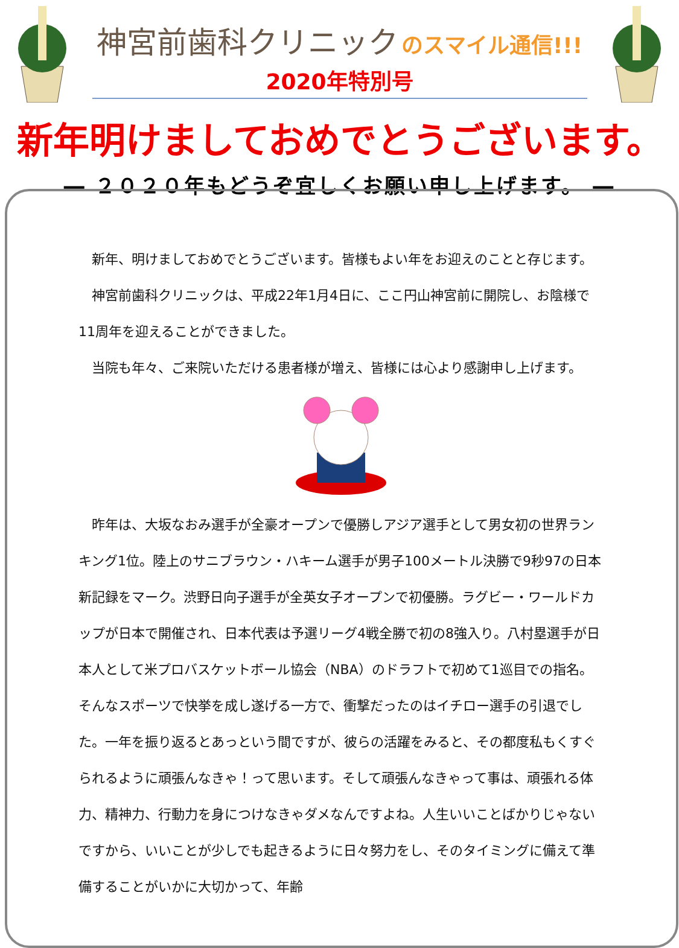神宮前歯科クリニック
のスマイル通信!!!
2020年特別号
新年明けましておめでとうございます。
― ２０２０年もどうぞ宜しくお願い申し上げます。 ―
　新年、明けましておめでとうございます。皆様もよい年をお迎えのことと存じます。
　神宮前歯科クリニックは、平成22年1月4日に、ここ円山神宮前に開院し、お陰様で11周年を迎えることができました。
　当院も年々、ご来院いただける患者様が増え、皆様には心より感謝申し上げます。
　昨年は、大坂なおみ選手が全豪オープンで優勝しアジア選手として男女初の世界ランキング1位。陸上のサニブラウン・ハキーム選手が男子100メートル決勝で9秒97の日本新記録をマーク。渋野日向子選手が全英女子オープンで初優勝。ラグビー・ワールドカップが日本で開催され、日本代表は予選リーグ4戦全勝で初の8強入り。八村塁選手が日本人として米プロバスケットボール協会（NBA）のドラフトで初めて1巡目での指名。そんなスポーツで快挙を成し遂げる一方で、衝撃だったのはイチロー選手の引退でした。一年を振り返るとあっという間ですが、彼らの活躍をみると、その都度私もくすぐられるように頑張んなきゃ！って思います。そして頑張んなきゃって事は、頑張れる体力、精神力、行動力を身につけなきゃダメなんですよね。人生いいことばかりじゃないですから、いいことが少しでも起きるように日々努力をし、そのタイミングに備えて準備することがいかに大切かって、年齢